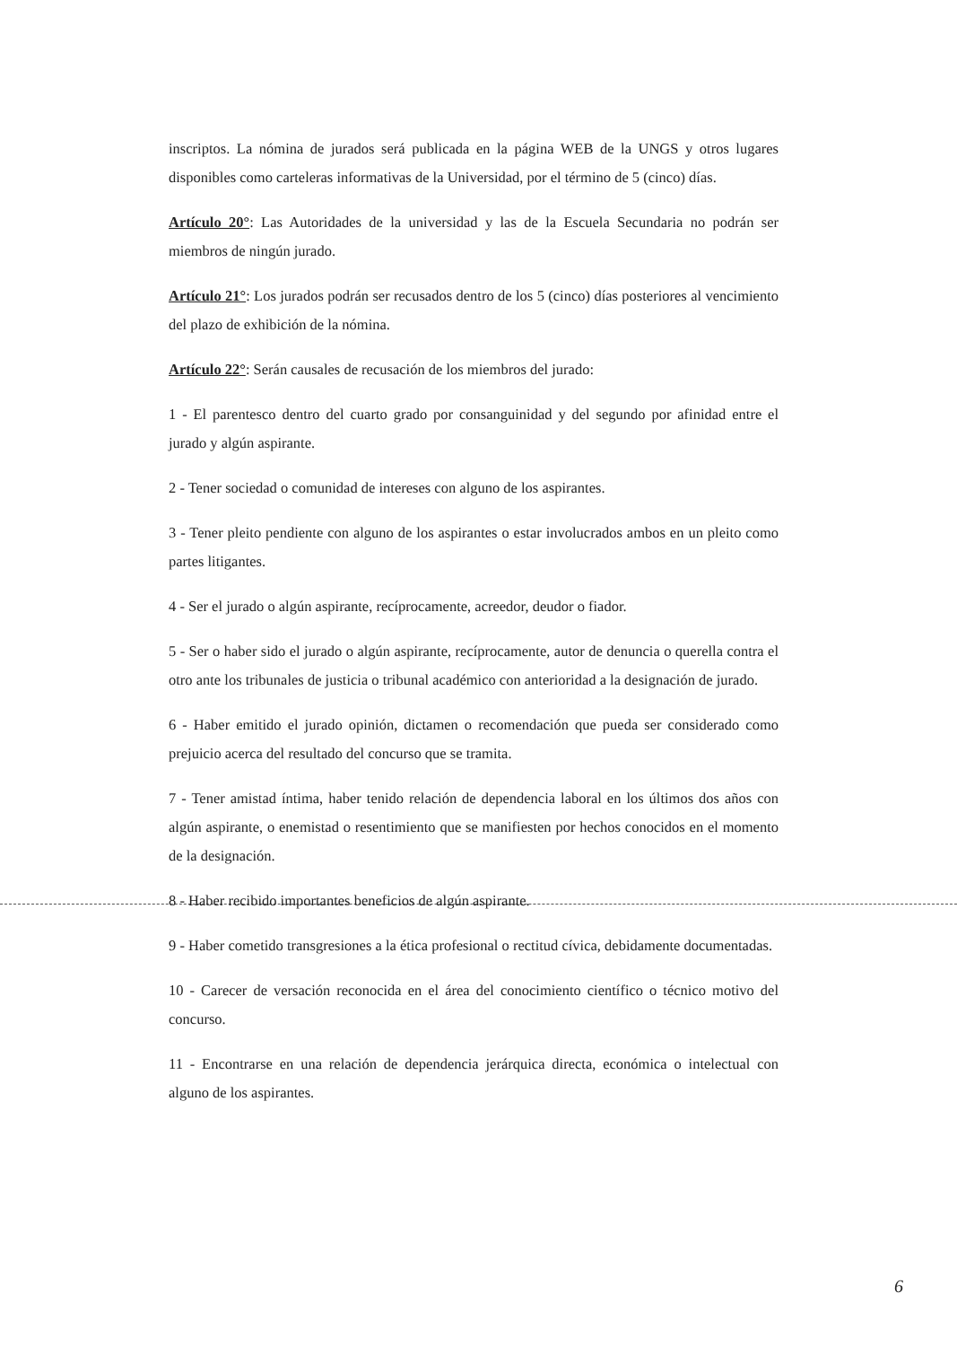inscriptos. La nómina de jurados será publicada en la página WEB de la UNGS y otros lugares disponibles como carteleras informativas de la Universidad, por el término de 5 (cinco) días.
Artículo 20°: Las Autoridades de la universidad y las de la Escuela Secundaria no podrán ser miembros de ningún jurado.
Artículo 21°: Los jurados podrán ser recusados dentro de los 5 (cinco) días posteriores al vencimiento del plazo de exhibición de la nómina.
Artículo 22°: Serán causales de recusación de los miembros del jurado:
1 - El parentesco dentro del cuarto grado por consanguinidad y del segundo por afinidad entre el jurado y algún aspirante.
2 - Tener sociedad o comunidad de intereses con alguno de los aspirantes.
3 - Tener pleito pendiente con alguno de los aspirantes o estar involucrados ambos en un pleito como partes litigantes.
4 - Ser el jurado o algún aspirante, recíprocamente, acreedor, deudor o fiador.
5 - Ser o haber sido el jurado o algún aspirante, recíprocamente, autor de denuncia o querella contra el otro ante los tribunales de justicia o tribunal académico con anterioridad a la designación de jurado.
6 - Haber emitido el jurado opinión, dictamen o recomendación que pueda ser considerado como prejuicio acerca del resultado del concurso que se tramita.
7 - Tener amistad íntima, haber tenido relación de dependencia laboral en los últimos dos años con algún aspirante, o enemistad o resentimiento que se manifiesten por hechos conocidos en el momento de la designación.
8 - Haber recibido importantes beneficios de algún aspirante.
9 - Haber cometido transgresiones a la ética profesional o rectitud cívica, debidamente documentadas.
10 - Carecer de versación reconocida en el área del conocimiento científico o técnico motivo del concurso.
11 - Encontrarse en una relación de dependencia jerárquica directa, económica o intelectual con alguno de los aspirantes.
6